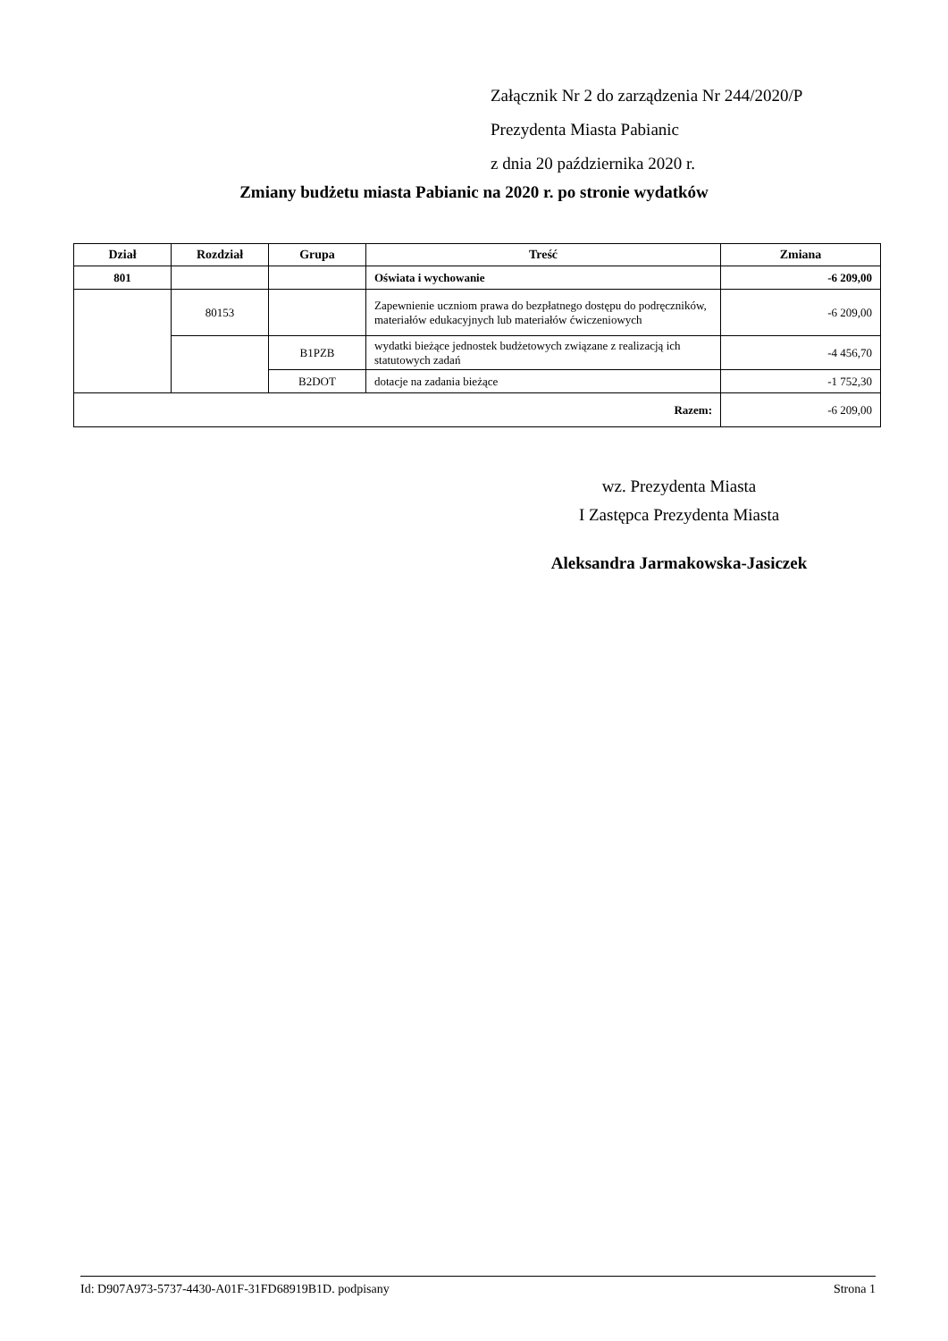Załącznik Nr 2 do zarządzenia Nr 244/2020/P
Prezydenta Miasta Pabianic
z dnia 20 października 2020 r.
Zmiany budżetu miasta Pabianic na 2020 r. po stronie wydatków
| Dział | Rozdział | Grupa | Treść | Zmiana |
| --- | --- | --- | --- | --- |
| 801 | | | Oświata i wychowanie | -6 209,00 |
| | 80153 | | Zapewnienie uczniom prawa do bezpłatnego dostępu do podręczników, materiałów edukacyjnych lub materiałów ćwiczeniowych | -6 209,00 |
| | | B1PZB | wydatki bieżące jednostek budżetowych związane z realizacją ich statutowych zadań | -4 456,70 |
| | | B2DOT | dotacje na zadania bieżące | -1 752,30 |
| Razem: | | | | -6 209,00 |
wz. Prezydenta Miasta
I Zastępca Prezydenta Miasta
Aleksandra Jarmakowska-Jasiczek
Id: D907A973-5737-4430-A01F-31FD68919B1D. podpisany Strona 1